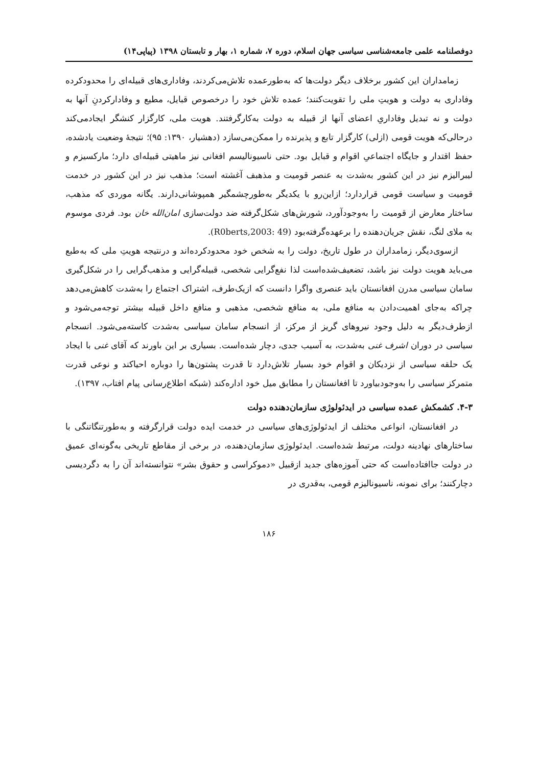دوفصلنامه علمی جامعه‌شناسی سیاسی جهان اسلام، دوره ۷، شماره ۱، بهار و تابستان ۱۳۹۸ (پیاپی۱۴)
زمامداران این کشور برخلاف دیگر دولت‌ها که به‌طورعمده تلاش‌می‌کردند، وفاداری‌های قبیله‌ای را محدودکرده وفاداری به دولت و هویتِ ملی را تقویت‌کنند؛ عمده تلاش خود را درخصوص قبایل، مطیع و وفادارکردنِ آنها به دولت و نه تبدیل وفاداریِ اعضای آنها از قبیله به دولت به‌کارگرفتند. هویت ملی، کارگزار کنشگر ایجادمی‌کند درحالی‌که هویت قومی (ازلی) کارگزار تابع و پذیرنده را ممکن‌می‌سازد (دهشیار، ۱۳۹۰: ۹۵)؛ نتیجهٔ وضعیت یادشده، حفظ اقتدار و جایگاه اجتماعیِ اقوام و قبایل بود. حتی ناسیونالیسم افغانی نیز ماهیتی قبیله‌ای دارد؛ مارکسیزم و لیبرالیزم نیز در این کشور به‌شدت به عنصر قومیت و مذهبف آغشته است؛ مذهب نیز در این کشور در خدمت قومیت و سیاست قومی قراردارد؛ ازاین‌رو با یکدیگر به‌طورچشمگیر همپوشانی‌دارند. یگانه موردی که مذهب، ساختار معارض از قومیت را به‌وجودآورد، شورش‌های شکل‌گرفته ضد دولت‌سازی امان‌الله خان بود. فردی موسوم به ملای لنگ، نقش جریان‌دهنده را برعهده‌گرفته‌بود (R0berts,2003: 49).
ازسوی‌دیگر، زمامداران در طول تاریخ، دولت را به شخص خود محدودکرده‌اند و درنتیجه هویتِ ملی که به‌طبع می‌باید هویت دولت نیز باشد، تضعیف‌شده‌است لذا نفع‌گرایی شخصی، قبیله‌گرایی و مذهب‌گرایی را در شکل‌گیری سامان سیاسی مدرن افغانستان باید عنصری واگرا دانست که ازیک‌طرف، اشتراک اجتماع را به‌شدت کاهش‌می‌دهد چراکه به‌جای اهمیت‌دادن به منافع ملی، به منافع شخصی، مذهبی و منافع داخل قبیله بیشتر توجه‌می‌شود و ازطرف‌دیگر به دلیل وجود نیروهای گریز از مرکز، از انسجام سامان سیاسی به‌شدت کاسته‌می‌شود. انسجام سیاسی در دوران اشرف غنی به‌شدت، به آسیب جدی، دچار شده‌است. بسیاری بر این باورند که آقای غنی با ایجاد یک حلقه سیاسی از نزدیکان و اقوام خود بسیار تلاش‌دارد تا قدرت پشتون‌ها را دوباره احیاکند و نوعی قدرت متمرکز سیاسی را به‌وجودبیاورد تا افغانستان را مطابق میل خود اداره‌کند (شبکه اطلاع‌رسانی پیام افتاب، ۱۳۹۷).
۴-۳. کشمکش عمده سیاسی در ایدئولوژی سازمان‌دهنده دولت
در افغانستان، انواعی مختلف از ایدئولوژی‌های سیاسی در خدمت ایده دولت قرارگرفته و به‌طورتنگاتنگی با ساختارهای نهادینه دولت، مرتبط شده‌است. ایدئولوژی سازمان‌دهنده، در برخی از مقاطع تاریخی به‌گونه‌ای عمیق در دولت جاافتاده‌است که حتی آموزه‌های جدید ازقبیل «دموکراسی و حقوق بشر» نتوانسته‌اند آن را به دگردیسی دچارکنند؛ برای نمونه، ناسیونالیزم قومی، به‌قدری در
۱۸۶